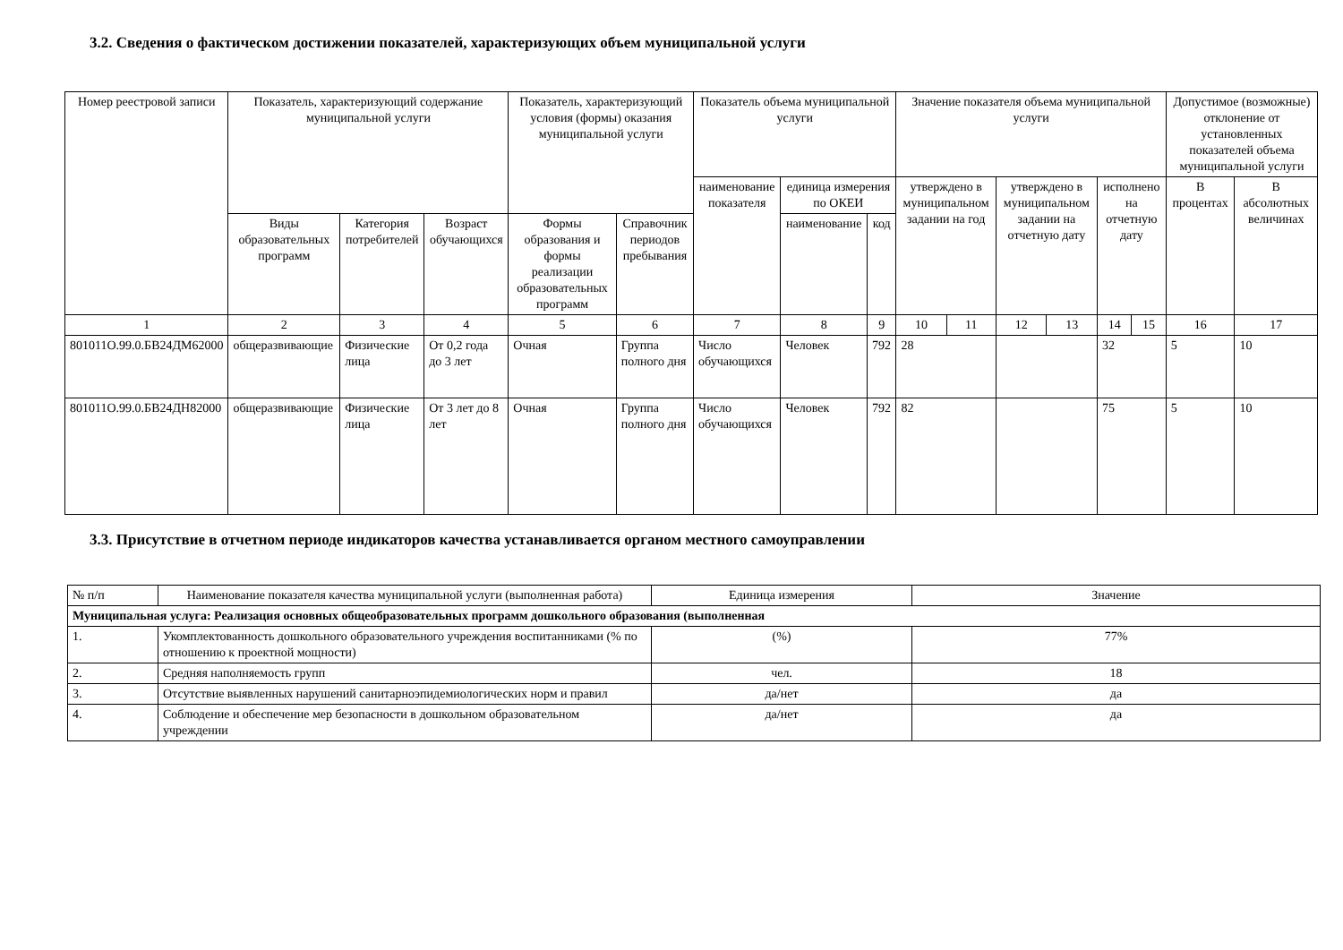3.2. Сведения о фактическом достижении показателей, характеризующих объем муниципальной услуги
| Номер реестровой записи | Показатель, характеризующий содержание муниципальной услуги | | | Показатель, характеризующий условия (формы) оказания муниципальной услуги | | Показатель объема муниципальной услуги | | | Значение показателя объема муниципальной услуги | | | | | | Допустимое (возможные) отклонение от установленных показателей объема муниципальной услуги | |
| --- | --- | --- | --- | --- | --- | --- | --- | --- | --- | --- | --- | --- | --- | --- | --- | --- |
| | | | | | | наименование показателя | единица измерения по ОКЕИ | | утверждено в муниципальном задании на год | | утверждено в муниципальном задании на отчетную дату | | исполнено на отчетную дату | | В процентах | В абсолютных величинах |
| | Виды образовательных программ | Категория потребителей | Возраст обучающихся | Формы образования и формы реализации образовательных программ | Справочник периодов пребывания | | наименование | код | | | | | | | | |
| 1 | 2 | 3 | 4 | 5 | 6 | 7 | 8 | 9 | 10 | 11 | 12 | 13 | 14 | 15 | 16 | 17 |
| 801011О.99.0.БВ24ДМ62000 | общеразвивающие | Физические лица | От 0,2 года до 3 лет | Очная | Группа полного дня | Число обучающихся | Человек | 792 | 28 | | | | 32 | | 5 | 10 |
| 801011О.99.0.БВ24ДН82000 | общеразвивающие | Физические лица | От 3 лет до 8 лет | Очная | Группа полного дня | Число обучающихся | Человек | 792 | 82 | | | | 75 | | 5 | 10 |
3.3. Присутствие в отчетном периоде индикаторов качества устанавливается органом местного самоуправлении
| № п/п | Наименование показателя качества муниципальной услуги (выполненная работа) | Единица измерения | Значение |
| Муниципальная услуга: Реализация основных общеобразовательных программ дошкольного образования (выполненная | | | |
| 1. | Укомплектованность дошкольного образовательного учреждения воспитанниками (% по отношению к проектной мощности) | (%) | 77% |
| 2. | Средняя наполняемость групп | чел. | 18 |
| 3. | Отсутствие выявленных нарушений санитарноэпидемиологических норм и правил | да/нет | да |
| 4. | Соблюдение и обеспечение мер безопасности в дошкольном образовательном учреждении | да/нет | да |